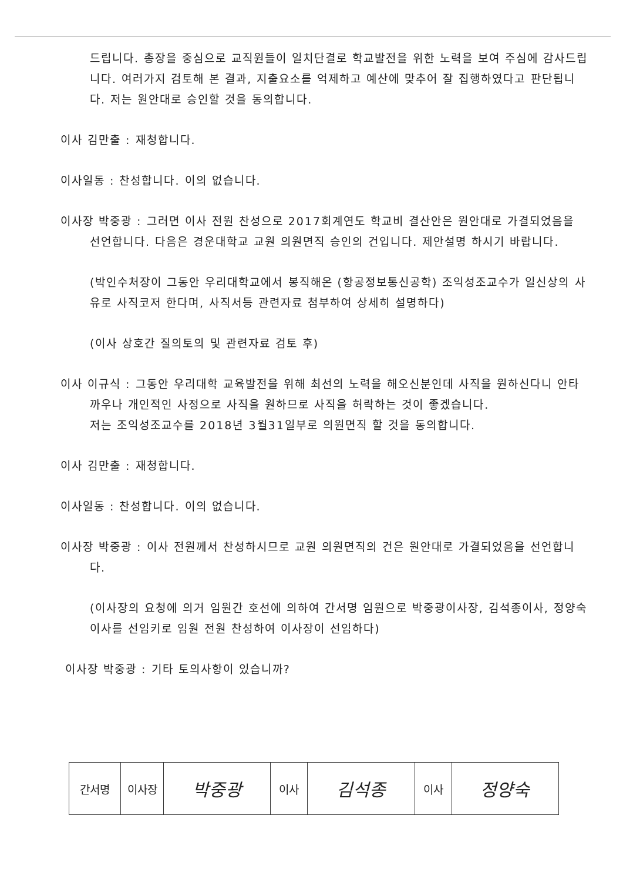드립니다. 총장을 중심으로 교직원들이 일치단결로 학교발전을 위한 노력을 보여 주심에 감사드립니다. 여러가지 검토해 본 결과, 지출요소를 억제하고 예산에 맞추어 잘 집행하였다고 판단됩니다. 저는 원안대로 승인할 것을 동의합니다.
이사 김만출 : 재청합니다.
이사일동 : 찬성합니다. 이의 없습니다.
이사장 박중광 : 그러면 이사 전원 찬성으로 2017회계연도 학교비 결산안은 원안대로 가결되었음을 선언합니다. 다음은 경운대학교 교원 의원면직 승인의 건입니다. 제안설명 하시기 바랍니다.
(박인수처장이 그동안 우리대학교에서 봉직해온 (항공정보통신공학) 조익성조교수가 일신상의 사유로 사직코저 한다며, 사직서등 관련자료 첨부하여 상세히 설명하다)
(이사 상호간 질의토의 및 관련자료 검토 후)
이사 이규식 : 그동안 우리대학 교육발전을 위해 최선의 노력을 해오신분인데 사직을 원하신다니 안타까우나 개인적인 사정으로 사직을 원하므로 사직을 허락하는 것이 좋겠습니다.
저는 조익성조교수를 2018년 3월31일부로 의원면직 할 것을 동의합니다.
이사 김만출 : 재청합니다.
이사일동 : 찬성합니다. 이의 없습니다.
이사장 박중광 : 이사 전원께서 찬성하시므로 교원 의원면직의 건은 원안대로 가결되었음을 선언합니다.
(이사장의 요청에 의거 임원간 호선에 의하여 간서명 임원으로 박중광이사장, 김석종이사, 정양숙이사를 선임키로 임원 전원 찬성하여 이사장이 선임하다)
이사장 박중광 : 기타 토의사항이 있습니까?
| 간서명 | 이사장 | 박중광 | 이사 | 김석종 | 이사 | 정양숙 |